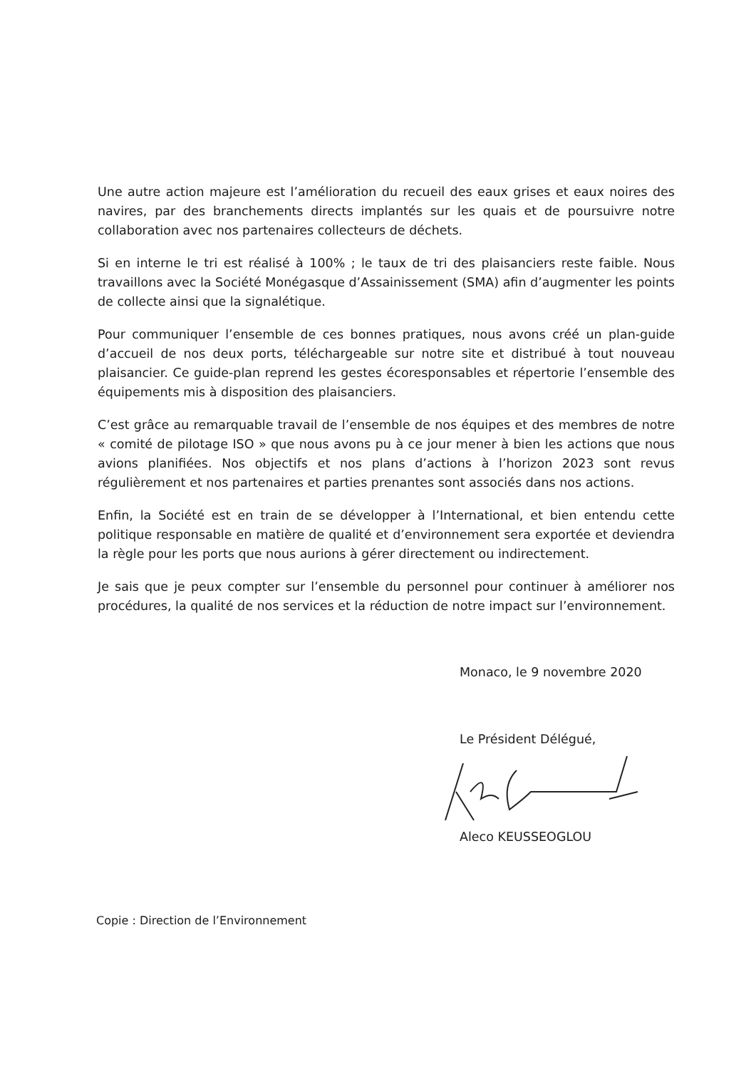Une autre action majeure est l’amélioration du recueil des eaux grises et eaux noires des navires, par des branchements directs implantés sur les quais et de poursuivre notre collaboration avec nos partenaires collecteurs de déchets.
Si en interne le tri est réalisé à 100% ; le taux de tri des plaisanciers reste faible. Nous travaillons avec la Société Monégasque d’Assainissement (SMA) afin d’augmenter les points de collecte ainsi que la signalétique.
Pour communiquer l’ensemble de ces bonnes pratiques, nous avons créé un plan-guide d’accueil de nos deux ports, téléchargeable sur notre site et distribué à tout nouveau plaisancier. Ce guide-plan reprend les gestes écoresponsables et répertorie l’ensemble des équipements mis à disposition des plaisanciers.
C’est grâce au remarquable travail de l’ensemble de nos équipes et des membres de notre « comité de pilotage ISO » que nous avons pu à ce jour mener à bien les actions que nous avions planifiées. Nos objectifs et nos plans d’actions à l’horizon 2023 sont revus régulièrement et nos partenaires et parties prenantes sont associés dans nos actions.
Enfin, la Société est en train de se développer à l’International, et bien entendu cette politique responsable en matière de qualité et d’environnement sera exportée et deviendra la règle pour les ports que nous aurions à gérer directement ou indirectement.
Je sais que je peux compter sur l’ensemble du personnel pour continuer à améliorer nos procédures, la qualité de nos services et la réduction de notre impact sur l’environnement.
Monaco, le 9 novembre 2020
Le Président Délégué,
Aleco KEUSSEOGLOU
Copie : Direction de l’Environnement